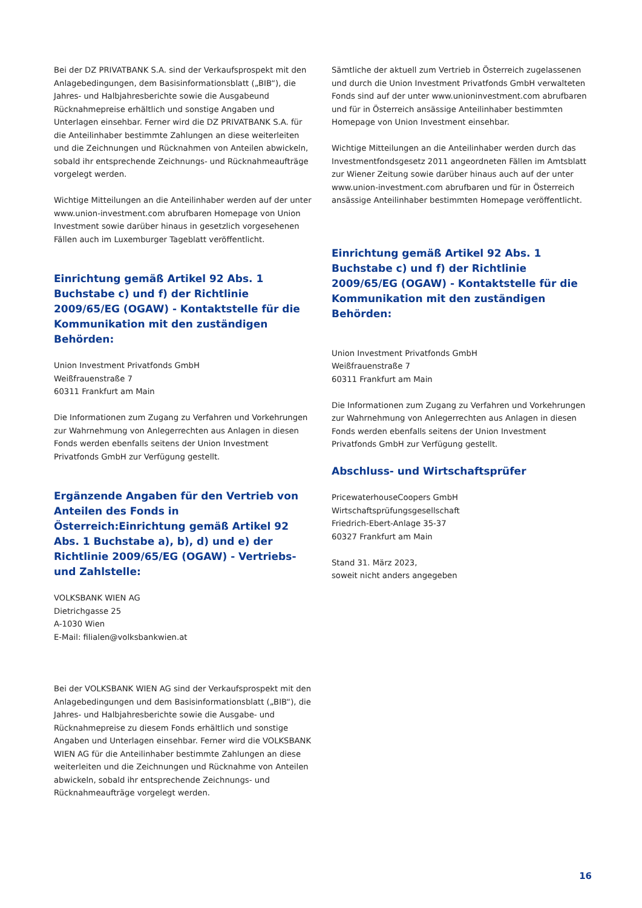Bei der DZ PRIVATBANK S.A. sind der Verkaufsprospekt mit den Anlagebedingungen, dem Basisinformationsblatt („BIB“), die Jahres- und Halbjahresberichte sowie die Ausgabeund Rücknahmepreise erhältlich und sonstige Angaben und Unterlagen einsehbar. Ferner wird die DZ PRIVATBANK S.A. für die Anteilinhaber bestimmte Zahlungen an diese weiterleiten und die Zeichnungen und Rücknahmen von Anteilen abwickeln, sobald ihr entsprechende Zeichnungs- und Rücknahmeaufträge vorgelegt werden.
Wichtige Mitteilungen an die Anteilinhaber werden auf der unter www.union-investment.com abrufbaren Homepage von Union Investment sowie darüber hinaus in gesetzlich vorgesehenen Fällen auch im Luxemburger Tageblatt veröffentlicht.
Einrichtung gemäß Artikel 92 Abs. 1 Buchstabe c) und f) der Richtlinie 2009/65/EG (OGAW) - Kontaktstelle für die Kommunikation mit den zuständigen Behörden:
Union Investment Privatfonds GmbH
Weißfrauenstraße 7
60311 Frankfurt am Main
Die Informationen zum Zugang zu Verfahren und Vorkehrungen zur Wahrnehmung von Anlegerrechten aus Anlagen in diesen Fonds werden ebenfalls seitens der Union Investment Privatfonds GmbH zur Verfügung gestellt.
Ergänzende Angaben für den Vertrieb von Anteilen des Fonds in Österreich:Einrichtung gemäß Artikel 92 Abs. 1 Buchstabe a), b), d) und e) der Richtlinie 2009/65/EG (OGAW) - Vertriebs- und Zahlstelle:
VOLKSBANK WIEN AG
Dietrichgasse 25
A-1030 Wien
E-Mail: filialen@volksbankwien.at
Bei der VOLKSBANK WIEN AG sind der Verkaufsprospekt mit den Anlagebedingungen und dem Basisinformationsblatt („BIB“), die Jahres- und Halbjahresberichte sowie die Ausgabe- und Rücknahmepreise zu diesem Fonds erhältlich und sonstige Angaben und Unterlagen einsehbar. Ferner wird die VOLKSBANK WIEN AG für die Anteilinhaber bestimmte Zahlungen an diese weiterleiten und die Zeichnungen und Rücknahme von Anteilen abwickeln, sobald ihr entsprechende Zeichnungs- und Rücknahmeaufträge vorgelegt werden.
Sämtliche der aktuell zum Vertrieb in Österreich zugelassenen und durch die Union Investment Privatfonds GmbH verwalteten Fonds sind auf der unter www.unioninvestment.com abrufbaren und für in Österreich ansässige Anteilinhaber bestimmten Homepage von Union Investment einsehbar.
Wichtige Mitteilungen an die Anteilinhaber werden durch das Investmentfondsgesetz 2011 angeordneten Fällen im Amtsblatt zur Wiener Zeitung sowie darüber hinaus auch auf der unter www.union-investment.com abrufbaren und für in Österreich ansässige Anteilinhaber bestimmten Homepage veröffentlicht.
Einrichtung gemäß Artikel 92 Abs. 1 Buchstabe c) und f) der Richtlinie 2009/65/EG (OGAW) - Kontaktstelle für die Kommunikation mit den zuständigen Behörden:
Union Investment Privatfonds GmbH
Weißfrauenstraße 7
60311 Frankfurt am Main
Die Informationen zum Zugang zu Verfahren und Vorkehrungen zur Wahrnehmung von Anlegerrechten aus Anlagen in diesen Fonds werden ebenfalls seitens der Union Investment Privatfonds GmbH zur Verfügung gestellt.
Abschluss- und Wirtschaftsprüfer
PricewaterhouseCoopers GmbH
Wirtschaftsprüfungsgesellschaft
Friedrich-Ebert-Anlage 35-37
60327 Frankfurt am Main
Stand 31. März 2023,
soweit nicht anders angegeben
16